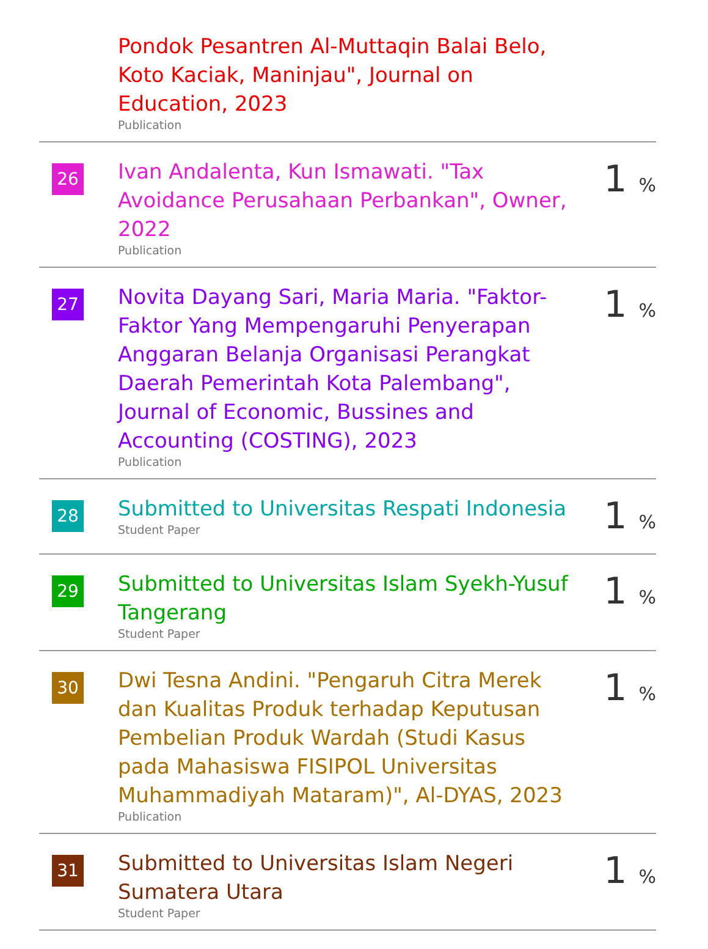| | Pondok Pesantren Al-Muttaqin Balai Belo, Koto Kaciak, Maninjau", Journal on Education, 2023 Publication | |
| 26 | Ivan Andalenta, Kun Ismawati. "Tax Avoidance Perusahaan Perbankan", Owner, 2022 Publication | 1 % |
| 27 | Novita Dayang Sari, Maria Maria. "Faktor-Faktor Yang Mempengaruhi Penyerapan Anggaran Belanja Organisasi Perangkat Daerah Pemerintah Kota Palembang", Journal of Economic, Bussines and Accounting (COSTING), 2023 Publication | 1 % |
| 28 | Submitted to Universitas Respati Indonesia Student Paper | 1 % |
| 29 | Submitted to Universitas Islam Syekh-Yusuf Tangerang Student Paper | 1 % |
| 30 | Dwi Tesna Andini. "Pengaruh Citra Merek dan Kualitas Produk terhadap Keputusan Pembelian Produk Wardah (Studi Kasus pada Mahasiswa FISIPOL Universitas Muhammadiyah Mataram)", Al-DYAS, 2023 Publication | 1 % |
| 31 | Submitted to Universitas Islam Negeri Sumatera Utara Student Paper | 1 % |